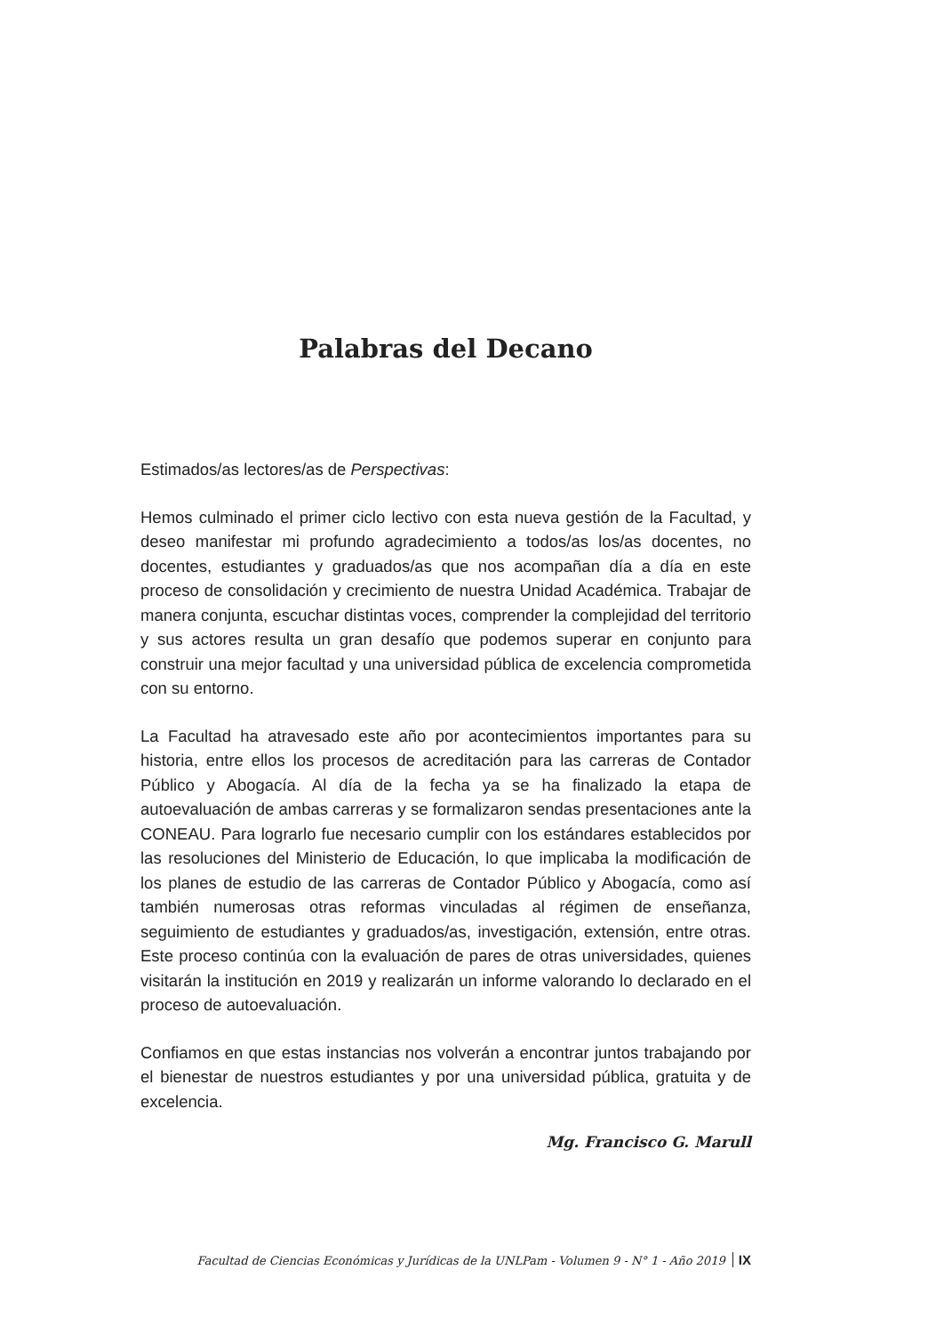Palabras del Decano
Estimados/as lectores/as de Perspectivas:
Hemos culminado el primer ciclo lectivo con esta nueva gestión de la Facultad, y deseo manifestar mi profundo agradecimiento a todos/as los/as docentes, no docentes, estudiantes y graduados/as que nos acompañan día a día en este proceso de consolidación y crecimiento de nuestra Unidad Académica. Trabajar de manera conjunta, escuchar distintas voces, comprender la complejidad del territorio y sus actores resulta un gran desafío que podemos superar en conjunto para construir una mejor facultad y una universidad pública de excelencia comprometida con su entorno.
La Facultad ha atravesado este año por acontecimientos importantes para su historia, entre ellos los procesos de acreditación para las carreras de Contador Público y Abogacía. Al día de la fecha ya se ha finalizado la etapa de autoevaluación de ambas carreras y se formalizaron sendas presentaciones ante la CONEAU. Para lograrlo fue necesario cumplir con los estándares establecidos por las resoluciones del Ministerio de Educación, lo que implicaba la modificación de los planes de estudio de las carreras de Contador Público y Abogacía, como así también numerosas otras reformas vinculadas al régimen de enseñanza, seguimiento de estudiantes y graduados/as, investigación, extensión, entre otras. Este proceso continúa con la evaluación de pares de otras universidades, quienes visitarán la institución en 2019 y realizarán un informe valorando lo declarado en el proceso de autoevaluación.
Confiamos en que estas instancias nos volverán a encontrar juntos trabajando por el bienestar de nuestros estudiantes y por una universidad pública, gratuita y de excelencia.
Mg. Francisco G. Marull
Facultad de Ciencias Económicas y Jurídicas de la UNLPam - Volumen 9 - N° 1 - Año 2019 IX